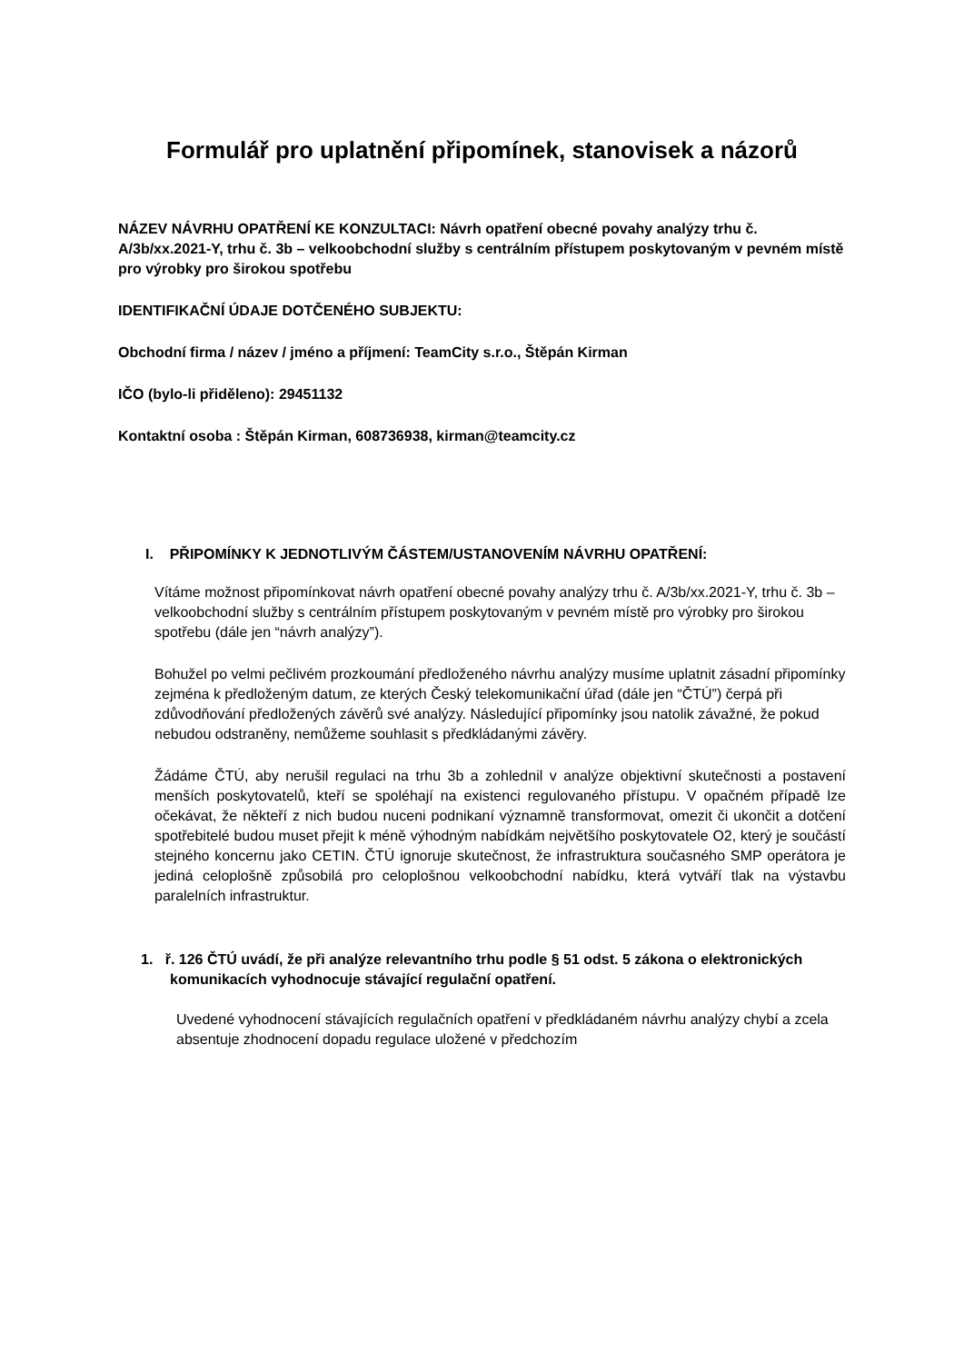Formulář pro uplatnění připomínek, stanovisek a názorů
NÁZEV NÁVRHU OPATŘENÍ KE KONZULTACI: Návrh opatření obecné povahy analýzy trhu č. A/3b/xx.2021-Y, trhu č. 3b – velkoobchodní služby s centrálním přístupem poskytovaným v pevném místě pro výrobky pro širokou spotřebu
IDENTIFIKAČNÍ ÚDAJE DOTČENÉHO SUBJEKTU:
Obchodní firma / název / jméno a příjmení: TeamCity s.r.o., Štěpán Kirman
IČO (bylo-li přiděleno): 29451132
Kontaktní osoba : Štěpán Kirman, 608736938, kirman@teamcity.cz
I. PŘIPOMÍNKY K JEDNOTLIVÝM ČÁSTEM/USTANOVENÍM NÁVRHU OPATŘENÍ:
Vítáme možnost připomínkovat návrh opatření obecné povahy analýzy trhu č. A/3b/xx.2021-Y, trhu č. 3b – velkoobchodní služby s centrálním přístupem poskytovaným v pevném místě pro výrobky pro širokou spotřebu (dále jen “návrh analýzy”).
Bohužel po velmi pečlivém prozkoumání předloženého návrhu analýzy musíme uplatnit zásadní připomínky zejména k předloženým datum, ze kterých Český telekomunikační úřad (dále jen “ČTÚ”) čerpá při zdůvodňování předložených závěrů své analýzy. Následující připomínky jsou natolik závažné, že pokud nebudou odstraněny, nemůžeme souhlasit s předkládanými závěry.
Žádáme ČTÚ, aby nerušil regulaci na trhu 3b a zohlednil v analýze objektivní skutečnosti a postavení menších poskytovatelů, kteří se spoléhají na existenci regulovaného přístupu. V opačném případě lze očekávat, že někteří z nich budou nuceni podnikaní významně transformovat, omezit či ukončit a dotčení spotřebitelé budou muset přejit k méně výhodným nabídkám největšího poskytovatele O2, který je součástí stejného koncernu jako CETIN. ČTÚ ignoruje skutečnost, že infrastruktura současného SMP operátora je jediná celoplošně způsobilá pro celoplošnou velkoobchodní nabídku, která vytváří tlak na výstavbu paralelních infrastruktur.
1. ř. 126 ČTÚ uvádí, že při analýze relevantního trhu podle § 51 odst. 5 zákona o elektronických komunikacích vyhodnocuje stávající regulační opatření.
Uvedené vyhodnocení stávajících regulačních opatření v předkládaném návrhu analýzy chybí a zcela absentuje zhodnocení dopadu regulace uložené v předchozím